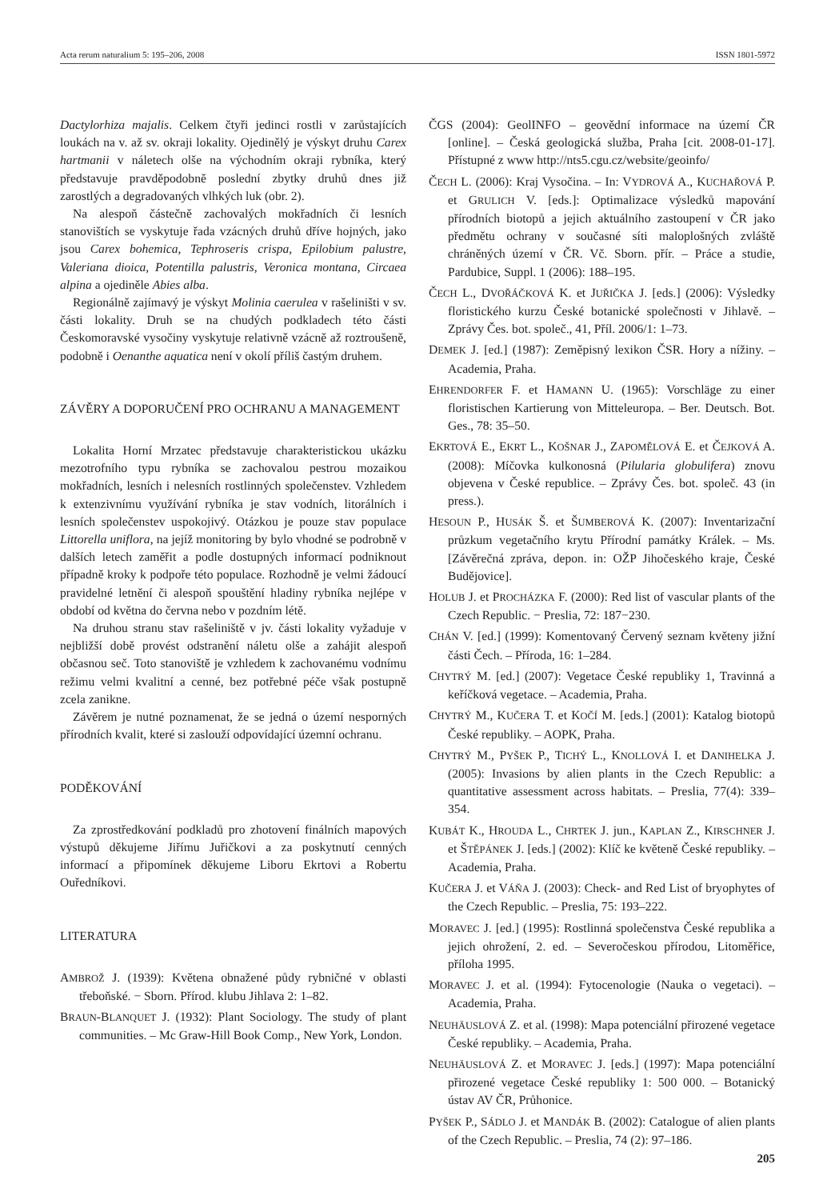Acta rerum naturalium 5: 195–206, 2008 ISSN 1801-5972
Dactylorhiza majalis. Celkem čtyři jedinci rostli v zarůstajících loukách na v. až sv. okraji lokality. Ojedinělý je výskyt druhu Carex hartmanii v náletech olše na východním okraji rybníka, který představuje pravděpodobně poslední zbytky druhů dnes již zarostlých a degradovaných vlhkých luk (obr. 2).
Na alespoň částečně zachovalých mokřadních či lesních stanovištích se vyskytuje řada vzácných druhů dříve hojných, jako jsou Carex bohemica, Tephroseris crispa, Epilobium palustre, Valeriana dioica, Potentilla palustris, Veronica montana, Circaea alpina a ojediněle Abies alba.
Regionálně zajímavý je výskyt Molinia caerulea v rašeliništi v sv. části lokality. Druh se na chudých podkladech této části Českomoravské vysočiny vyskytuje relativně vzácně až roztroušeně, podobně i Oenanthe aquatica není v okolí příliš častým druhem.
ZÁVĚRY A DOPORUČENÍ PRO OCHRANU A MANAGEMENT
Lokalita Horní Mrzatec představuje charakteristickou ukázku mezotrofního typu rybníka se zachovalou pestrou mozaikou mokřadních, lesních i nelesních rostlinných společenstev. Vzhledem k extenzivnímu využívání rybníka je stav vodních, litorálních i lesních společenstev uspokojivý. Otázkou je pouze stav populace Littorella uniflora, na jejíž monitoring by bylo vhodné se podrobně v dalších letech zaměřit a podle dostupných informací podniknout případně kroky k podpoře této populace. Rozhodně je velmi žádoucí pravidelné letnění či alespoň spouštění hladiny rybníka nejlépe v období od května do června nebo v pozdním létě.
Na druhou stranu stav rašeliniště v jv. části lokality vyžaduje v nejbližší době provést odstranění náletu olše a zahájit alespoň občasnou seč. Toto stanoviště je vzhledem k zachovanému vodnímu režimu velmi kvalitní a cenné, bez potřebné péče však postupně zcela zanikne.
Závěrem je nutné poznamenat, že se jedná o území nesporných přírodních kvalit, které si zaslouží odpovídající územní ochranu.
PODĚKOVÁNÍ
Za zprostředkování podkladů pro zhotovení finálních mapových výstupů děkujeme Jiřímu Juřičkovi a za poskytnutí cenných informací a připomínek děkujeme Liboru Ekrtovi a Robertu Ouředníkovi.
LITERATURA
AMBROŽ J. (1939): Květena obnažené půdy rybničné v oblasti třeboňské. − Sborn. Přírod. klubu Jihlava 2: 1–82.
BRAUN-BLANQUET J. (1932): Plant Sociology. The study of plant communities. – Mc Graw-Hill Book Comp., New York, London.
ČGS (2004): GeolINFO – geovědní informace na území ČR [online]. – Česká geologická služba, Praha [cit. 2008-01-17]. Přístupné z www http://nts5.cgu.cz/website/geoinfo/
ČECH L. (2006): Kraj Vysočina. – In: VYDROVÁ A., KUCHAŘOVÁ P. et GRULICH V. [eds.]: Optimalizace výsledků mapování přírodních biotopů a jejich aktuálního zastoupení v ČR jako předmětu ochrany v současné síti maloplošných zvláště chráněných území v ČR. Vč. Sborn. přír. – Práce a studie, Pardubice, Suppl. 1 (2006): 188–195.
ČECH L., DVOŘÁČKOVÁ K. et JUŘIČKA J. [eds.] (2006): Výsledky floristického kurzu České botanické společnosti v Jihlavě. – Zprávy Čes. bot. společ., 41, Příl. 2006/1: 1–73.
DEMEK J. [ed.] (1987): Zeměpisný lexikon ČSR. Hory a nížiny. – Academia, Praha.
EHRENDORFER F. et HAMANN U. (1965): Vorschläge zu einer floristischen Kartierung von Mitteleuropa. – Ber. Deutsch. Bot. Ges., 78: 35–50.
EKRTOVÁ E., EKRT L., KOŠNAR J., ZAPOMĚLOVÁ E. et ČEJKOVÁ A. (2008): Míčovka kulkonosná (Pilularia globulifera) znovu objevena v České republice. – Zprávy Čes. bot. společ. 43 (in press.).
HESOUN P., HUSÁK Š. et ŠUMBEROVÁ K. (2007): Inventarizační průzkum vegetačního krytu Přírodní památky Králek. – Ms. [Závěrečná zpráva, depon. in: OŽP Jihočeského kraje, České Budějovice].
HOLUB J. et PROCHÁZKA F. (2000): Red list of vascular plants of the Czech Republic. − Preslia, 72: 187−230.
CHÁN V. [ed.] (1999): Komentovaný Červený seznam květeny jižní části Čech. – Příroda, 16: 1–284.
CHYTRÝ M. [ed.] (2007): Vegetace České republiky 1, Travinná a keříčková vegetace. – Academia, Praha.
CHYTRÝ M., KUČERA T. et KOČÍ M. [eds.] (2001): Katalog biotopů České republiky. – AOPK, Praha.
CHYTRÝ M., PYŠEK P., TICHÝ L., KNOLLOVÁ I. et DANIHELKA J. (2005): Invasions by alien plants in the Czech Republic: a quantitative assessment across habitats. – Preslia, 77(4): 339–354.
KUBÁT K., HROUDA L., CHRTEK J. jun., KAPLAN Z., KIRSCHNER J. et ŠTĚPÁNEK J. [eds.] (2002): Klíč ke květeně České republiky. – Academia, Praha.
KUČERA J. et VÁŇA J. (2003): Check- and Red List of bryophytes of the Czech Republic. – Preslia, 75: 193–222.
MORAVEC J. [ed.] (1995): Rostlinná společenstva České republika a jejich ohrožení, 2. ed. – Severočeskou přírodou, Litoměřice, příloha 1995.
MORAVEC J. et al. (1994): Fytocenologie (Nauka o vegetaci). – Academia, Praha.
NEUHÄUSLOVÁ Z. et al. (1998): Mapa potenciální přirozené vegetace České republiky. – Academia, Praha.
NEUHÄUSLOVÁ Z. et MORAVEC J. [eds.] (1997): Mapa potenciální přirozené vegetace České republiky 1: 500 000. – Botanický ústav AV ČR, Průhonice.
PYŠEK P., SÁDLO J. et MANDÁK B. (2002): Catalogue of alien plants of the Czech Republic. – Preslia, 74 (2): 97–186.
205